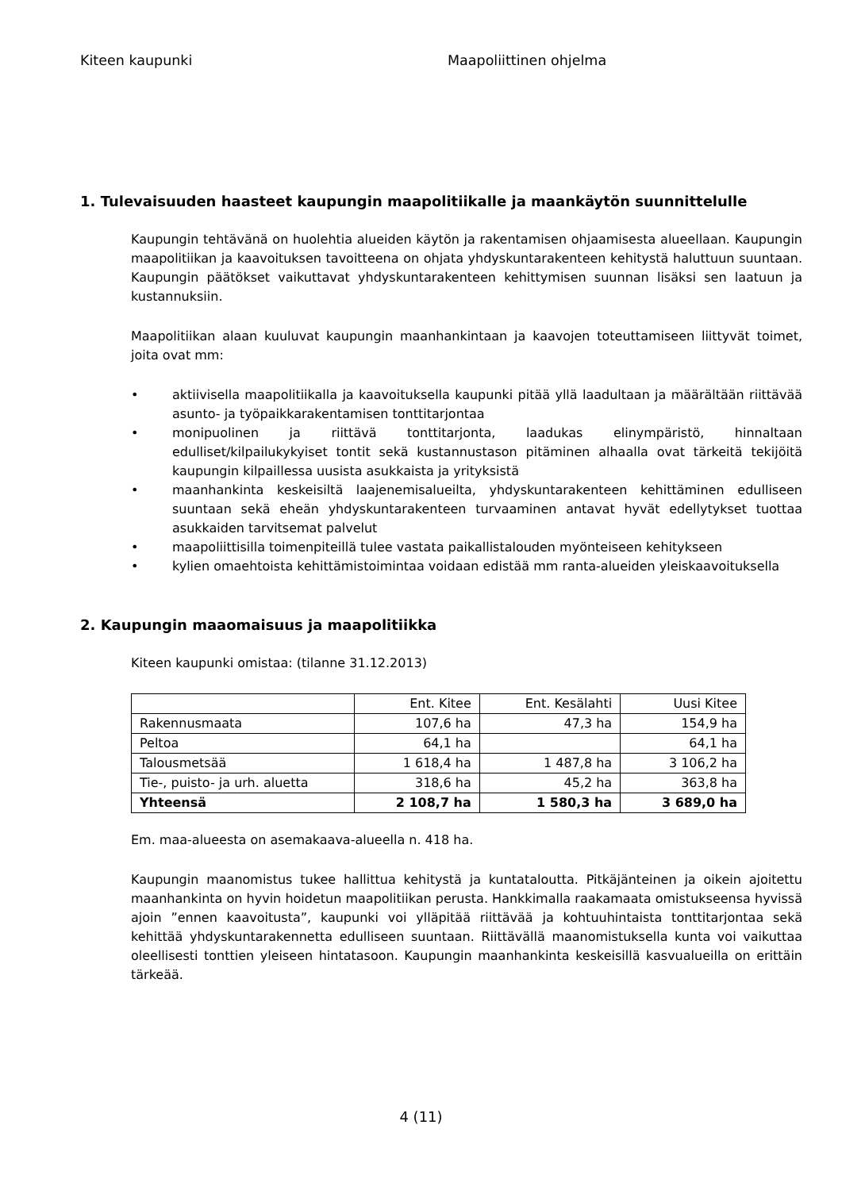Kiteen kaupunki Maapoliittinen ohjelma
1. Tulevaisuuden haasteet kaupungin maapolitiikalle ja maankäytön suunnittelulle
Kaupungin tehtävänä on huolehtia alueiden käytön ja rakentamisen ohjaamisesta alueellaan. Kaupungin maapolitiikan ja kaavoituksen tavoitteena on ohjata yhdyskuntarakenteen kehitystä haluttuun suuntaan. Kaupungin päätökset vaikuttavat yhdyskuntarakenteen kehittymisen suunnan lisäksi sen laatuun ja kustannuksiin.
Maapolitiikan alaan kuuluvat kaupungin maanhankintaan ja kaavojen toteuttamiseen liittyvät toimet, joita ovat mm:
• aktiivisella maapolitiikalla ja kaavoituksella kaupunki pitää yllä laadultaan ja määrältään riittävää asunto- ja työpaikkarakentamisen tonttitarjontaa
• monipuolinen ja riittävä tonttitarjonta, laadukas elinympäristö, hinnaltaan edulliset/kilpailukykyiset tontit sekä kustannustason pitäminen alhaalla ovat tärkeitä tekijöitä kaupungin kilpaillessa uusista asukkaista ja yrityksistä
• maanhankinta keskeisiltä laajenemisalueilta, yhdyskuntarakenteen kehittäminen edulliseen suuntaan sekä eheän yhdyskuntarakenteen turvaaminen antavat hyvät edellytykset tuottaa asukkaiden tarvitsemat palvelut
• maapoliittisilla toimenpiteillä tulee vastata paikallistalouden myönteiseen kehitykseen
• kylien omaehtoista kehittämistoimintaa voidaan edistää mm ranta-alueiden yleiskaavoituksella
2. Kaupungin maaomaisuus ja maapolitiikka
Kiteen kaupunki omistaa: (tilanne 31.12.2013)
| | Ent. Kitee | Ent. Kesälahti | Uusi Kitee |
| Rakennusmaata | 107,6 ha | 47,3 ha | 154,9 ha |
| Peltoa | 64,1 ha | | 64,1 ha |
| Talousmetsää | 1 618,4 ha | 1 487,8 ha | 3 106,2 ha |
| Tie-, puisto- ja urh. aluetta | 318,6 ha | 45,2 ha | 363,8 ha |
| Yhteensä | 2 108,7 ha | 1 580,3 ha | 3 689,0 ha |
Em. maa-alueesta on asemakaava-alueella n. 418 ha.
Kaupungin maanomistus tukee hallittua kehitystä ja kuntataloutta. Pitkäjänteinen ja oikein ajoitettu maanhankinta on hyvin hoidetun maapolitiikan perusta. Hankkimalla raakamaata omistukseensa hyvissä ajoin ”ennen kaavoitusta”, kaupunki voi ylläpitää riittävää ja kohtuuhintaista tonttitarjontaa sekä kehittää yhdyskuntarakennetta edulliseen suuntaan. Riittävällä maanomistuksella kunta voi vaikuttaa oleellisesti tonttien yleiseen hintatasoon. Kaupungin maanhankinta keskeisillä kasvualueilla on erittäin tärkeää.
4 (11)